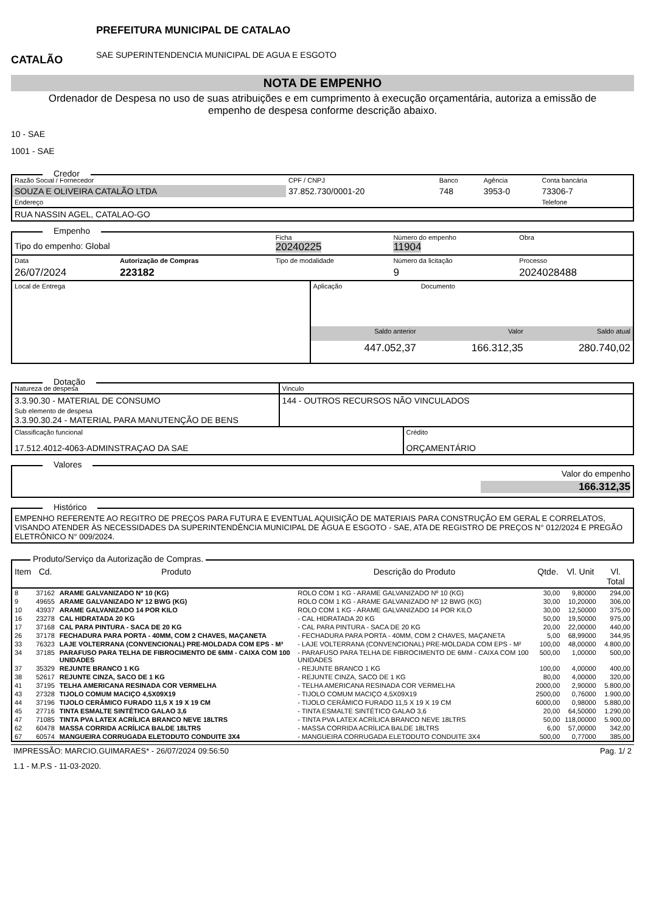CATALÃO
PREFEITURA MUNICIPAL DE CATALAO
SAE SUPERINTENDENCIA MUNICIPAL DE AGUA E ESGOTO
NOTA DE EMPENHO
Ordenador de Despesa no uso de suas atribuições e em cumprimento à execução orçamentária, autoriza a emissão de empenho de despesa conforme descrição abaixo.
10 - SAE
1001 - SAE
Credor
| Razão Social / Fornecedor | CPF / CNPJ | Banco | Agência | Conta bancária |
| SOUZA E OLIVEIRA CATALÃO LTDA | 37.852.730/0001-20 | 748 | 3953-0 | 73306-7 |
| Endereço | | | | Telefone |
| RUA NASSIN AGEL, CATALAO-GO | | | | |
Empenho
| Tipo do empenho: Global | | Ficha 20240225 | Número do empenho 11904 | Obra |
| Data | Autorização de Compras | Tipo de modalidade | Número da licitação | Processo |
| 26/07/2024 | 223182 | | 9 | 2024028488 |
| Local de Entrega | Aplicação | Documento | |
| | Saldo anterior | Valor | Saldo atual |
| | 447.052,37 | 166.312,35 | 280.740,02 |
Dotação
| Natureza de despesa | Vinculo |
| 3.3.90.30 - MATERIAL DE CONSUMO Sub elemento de despesa 3.3.90.30.24 - MATERIAL PARA MANUTENÇÃO DE BENS | 144 - OUTROS RECURSOS NÃO VINCULADOS |
| Classificação funcional 17.512.4012-4063-ADMINSTRAÇAO DA SAE | Crédito ORÇAMENTÁRIO |
Valores
Valor do empenho
166.312,35
Histórico
EMPENHO REFERENTE AO REGITRO DE PREÇOS PARA FUTURA E EVENTUAL AQUISIÇÃO DE MATERIAIS PARA CONSTRUÇÃO EM GERAL E CORRELATOS, VISANDO ATENDER ÀS NECESSIDADES DA SUPERINTENDÊNCIA MUNICIPAL DE ÁGUA E ESGOTO - SAE, ATA DE REGISTRO DE PREÇOS N° 012/2024 E PREGÃO ELETRÔNICO N° 009/2024.
Produto/Serviço da Autorização de Compras.
| Item | Cd. | Produto | Descrição do Produto | Qtde. | Vl. Unit | Vl. Total |
| --- | --- | --- | --- | --- | --- | --- |
| 8 | 37162 | ARAME GALVANIZADO Nº 10 (KG) | ROLO COM 1 KG - ARAME GALVANIZADO Nº 10 (KG) | 30,00 | 9,80000 | 294,00 |
| 9 | 49655 | ARAME GALVANIZADO Nº 12 BWG (KG) | ROLO COM 1 KG - ARAME GALVANIZADO Nº 12 BWG (KG) | 30,00 | 10,20000 | 306,00 |
| 10 | 43937 | ARAME GALVANIZADO 14 POR KILO | ROLO COM 1 KG - ARAME GALVANIZADO 14 POR KILO | 30,00 | 12,50000 | 375,00 |
| 16 | 23278 | CAL HIDRATADA 20 KG | - CAL HIDRATADA 20 KG | 50,00 | 19,50000 | 975,00 |
| 17 | 37168 | CAL PARA PINTURA - SACA DE 20 KG | - CAL PARA PINTURA - SACA DE 20 KG | 20,00 | 22,00000 | 440,00 |
| 26 | 37178 | FECHADURA PARA PORTA - 40MM, COM 2 CHAVES, MAÇANETA | - FECHADURA PARA PORTA - 40MM, COM 2 CHAVES, MAÇANETA | 5,00 | 68,99000 | 344,95 |
| 33 | 76323 | LAJE VOLTERRANA (CONVENCIONAL) PRE-MOLDADA COM EPS - M² | - LAJE VOLTERRANA (CONVENCIONAL) PRE-MOLDADA COM EPS - M² | 100,00 | 48,00000 | 4.800,00 |
| 34 | 37185 | PARAFUSO PARA TELHA DE FIBROCIMENTO DE 6MM - CAIXA COM 100 UNIDADES | - PARAFUSO PARA TELHA DE FIBROCIMENTO DE 6MM - CAIXA COM 100 UNIDADES | 500,00 | 1,00000 | 500,00 |
| 37 | 35329 | REJUNTE BRANCO 1 KG | - REJUNTE BRANCO 1 KG | 100,00 | 4,00000 | 400,00 |
| 38 | 52617 | REJUNTE CINZA, SACO DE 1 KG | - REJUNTE CINZA, SACO DE 1 KG | 80,00 | 4,00000 | 320,00 |
| 41 | 37195 | TELHA AMERICANA RESINADA COR VERMELHA | - TELHA AMERICANA RESINADA COR VERMELHA | 2000,00 | 2,90000 | 5.800,00 |
| 43 | 27328 | TIJOLO COMUM MACIÇO 4,5X09X19 | - TIJOLO COMUM MACIÇO 4,5X09X19 | 2500,00 | 0,76000 | 1.900,00 |
| 44 | 37196 | TIJOLO CERÂMICO FURADO 11,5 X 19 X 19 CM | - TIJOLO CERÂMICO FURADO 11,5 X 19 X 19 CM | 6000,00 | 0,98000 | 5.880,00 |
| 45 | 27716 | TINTA ESMALTE SINTÉTICO GALAO 3,6 | - TINTA ESMALTE SINTÉTICO GALAO 3,6 | 20,00 | 64,50000 | 1.290,00 |
| 47 | 71085 | TINTA PVA LATEX ACRÍLICA BRANCO NEVE 18LTRS | - TINTA PVA LATEX ACRÍLICA BRANCO NEVE 18LTRS | 50,00 | 118,00000 | 5.900,00 |
| 62 | 60478 | MASSA CORRIDA ACRÍLICA BALDE 18LTRS | - MASSA CORRIDA ACRÍLICA BALDE 18LTRS | 6,00 | 57,00000 | 342,00 |
| 67 | 60574 | MANGUEIRA CORRUGADA ELETODUTO CONDUITE 3X4 | - MANGUEIRA CORRUGADA ELETODUTO CONDUITE 3X4 | 500,00 | 0,77000 | 385,00 |
IMPRESSÃO: MARCIO.GUIMARAES* - 26/07/2024 09:56:50 Pag. 1/ 2
1.1 - M.P.S - 11-03-2020.